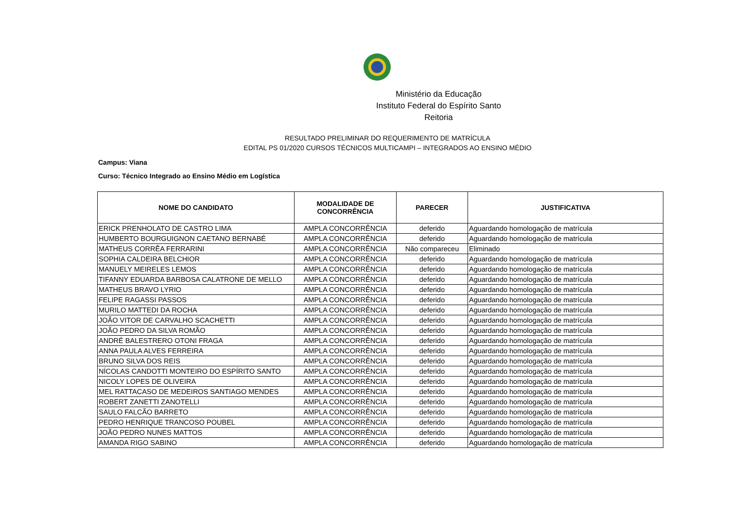Ministério da Educação
Instituto Federal do Espírito Santo
Reitoria
RESULTADO PRELIMINAR DO REQUERIMENTO DE MATRÍCULA
EDITAL PS 01/2020 CURSOS TÉCNICOS MULTICAMPI – INTEGRADOS AO ENSINO MÉDIO
Campus: Viana
Curso: Técnico Integrado ao Ensino Médio em Logística
| NOME DO CANDIDATO | MODALIDADE DE CONCORRÊNCIA | PARECER | JUSTIFICATIVA |
| --- | --- | --- | --- |
| ERICK PRENHOLATO DE CASTRO LIMA | AMPLA CONCORRÊNCIA | deferido | Aguardando homologação de matrícula |
| HUMBERTO BOURGUIGNON CAETANO BERNABÉ | AMPLA CONCORRÊNCIA | deferido | Aguardando homologação de matrícula |
| MATHEUS CORRÊA FERRARINI | AMPLA CONCORRÊNCIA | Não compareceu | Eliminado |
| SOPHIA CALDEIRA BELCHIOR | AMPLA CONCORRÊNCIA | deferido | Aguardando homologação de matrícula |
| MANUELY MEIRELES LEMOS | AMPLA CONCORRÊNCIA | deferido | Aguardando homologação de matrícula |
| TIFANNY EDUARDA BARBOSA CALATRONE DE MELLO | AMPLA CONCORRÊNCIA | deferido | Aguardando homologação de matrícula |
| MATHEUS BRAVO LYRIO | AMPLA CONCORRÊNCIA | deferido | Aguardando homologação de matrícula |
| FELIPE RAGASSI PASSOS | AMPLA CONCORRÊNCIA | deferido | Aguardando homologação de matrícula |
| MURILO MATTEDI DA ROCHA | AMPLA CONCORRÊNCIA | deferido | Aguardando homologação de matrícula |
| JOÃO VITOR DE CARVALHO SCACHETTI | AMPLA CONCORRÊNCIA | deferido | Aguardando homologação de matrícula |
| JOÃO PEDRO DA SILVA ROMÃO | AMPLA CONCORRÊNCIA | deferido | Aguardando homologação de matrícula |
| ANDRÉ BALESTRERO OTONI FRAGA | AMPLA CONCORRÊNCIA | deferido | Aguardando homologação de matrícula |
| ANNA PAULA ALVES FERREIRA | AMPLA CONCORRÊNCIA | deferido | Aguardando homologação de matrícula |
| BRUNO SILVA DOS REIS | AMPLA CONCORRÊNCIA | deferido | Aguardando homologação de matrícula |
| NÍCOLAS CANDOTTI MONTEIRO DO ESPÍRITO SANTO | AMPLA CONCORRÊNCIA | deferido | Aguardando homologação de matrícula |
| NICOLY LOPES DE OLIVEIRA | AMPLA CONCORRÊNCIA | deferido | Aguardando homologação de matrícula |
| MEL RATTACASO DE MEDEIROS SANTIAGO MENDES | AMPLA CONCORRÊNCIA | deferido | Aguardando homologação de matrícula |
| ROBERT ZANETTI ZANOTELLI | AMPLA CONCORRÊNCIA | deferido | Aguardando homologação de matrícula |
| SAULO FALCÃO BARRETO | AMPLA CONCORRÊNCIA | deferido | Aguardando homologação de matrícula |
| PEDRO HENRIQUE TRANCOSO POUBEL | AMPLA CONCORRÊNCIA | deferido | Aguardando homologação de matrícula |
| JOÃO PEDRO NUNES MATTOS | AMPLA CONCORRÊNCIA | deferido | Aguardando homologação de matrícula |
| AMANDA RIGO SABINO | AMPLA CONCORRÊNCIA | deferido | Aguardando homologação de matrícula |